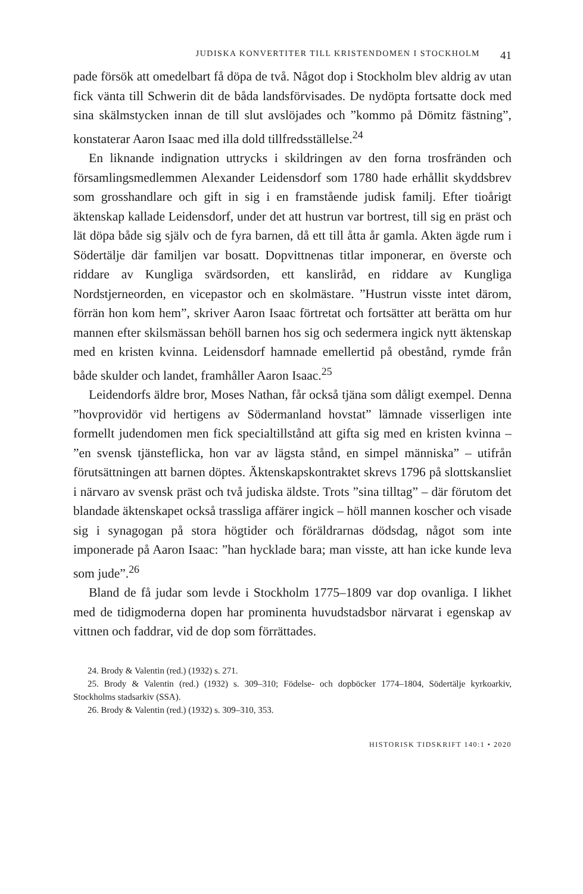JUDISKA KONVERTITER TILL KRISTENDOMEN I STOCKHOLM 41
pade försök att omedelbart få döpa de två. Något dop i Stockholm blev aldrig av utan fick vänta till Schwerin dit de båda landsförvisades. De nydöpta fortsatte dock med sina skälmstycken innan de till slut avslöjades och ”kommo på Dömitz fästning”, konstaterar Aaron Isaac med illa dold tillfredsställelse.<sup>24</sup>
En liknande indignation uttrycks i skildringen av den forna trosfränden och församlingsmedlemmen Alexander Leidensdorf som 1780 hade erhållit skyddsbrev som grosshandlare och gift in sig i en framstående judisk familj. Efter tioårigt äktenskap kallade Leidensdorf, under det att hustrun var bortrest, till sig en präst och lät döpa både sig själv och de fyra barnen, då ett till åtta år gamla. Akten ägde rum i Södertälje där familjen var bosatt. Dopvittnenas titlar imponerar, en överste och riddare av Kungliga svärdsorden, ett kansliråd, en riddare av Kungliga Nordstjerneorden, en vicepastor och en skolmästare. ”Hustrun visste intet därom, förrän hon kom hem”, skriver Aaron Isaac förtretat och fortsätter att berätta om hur mannen efter skilsmässan behöll barnen hos sig och sedermera ingick nytt äktenskap med en kristen kvinna. Leidensdorf hamnade emellertid på obestånd, rymde från både skulder och landet, framhåller Aaron Isaac.<sup>25</sup>
Leidendorfs äldre bror, Moses Nathan, får också tjäna som dåligt exempel. Denna ”hovprovidör vid hertigens av Södermanland hovstat” lämnade visserligen inte formellt judendomen men fick specialtillstånd att gifta sig med en kristen kvinna – ”en svensk tjänsteflicka, hon var av lägsta stånd, en simpel människa” – utifrån förutsättningen att barnen döptes. Äktenskapskontraktet skrevs 1796 på slottskansliet i närvaro av svensk präst och två judiska äldste. Trots ”sina tilltag” – där förutom det blandade äktenskapet också trassliga affärer ingick – höll mannen koscher och visade sig i synagogan på stora högtider och föräldrarnas dödsdag, något som inte imponerade på Aaron Isaac: ”han hycklade bara; man visste, att han icke kunde leva som jude”.<sup>26</sup>
Bland de få judar som levde i Stockholm 1775–1809 var dop ovanliga. I likhet med de tidigmoderna dopen har prominenta huvudstadsbor närvarat i egenskap av vittnen och faddrar, vid de dop som förrättades.
24. Brody & Valentin (red.) (1932) s. 271.
25. Brody & Valentin (red.) (1932) s. 309–310; Födelse- och dopböcker 1774–1804, Södertälje kyrkoarkiv, Stockholms stadsarkiv (SSA).
26. Brody & Valentin (red.) (1932) s. 309–310, 353.
HISTORISK TIDSKRIFT 140:1 • 2020